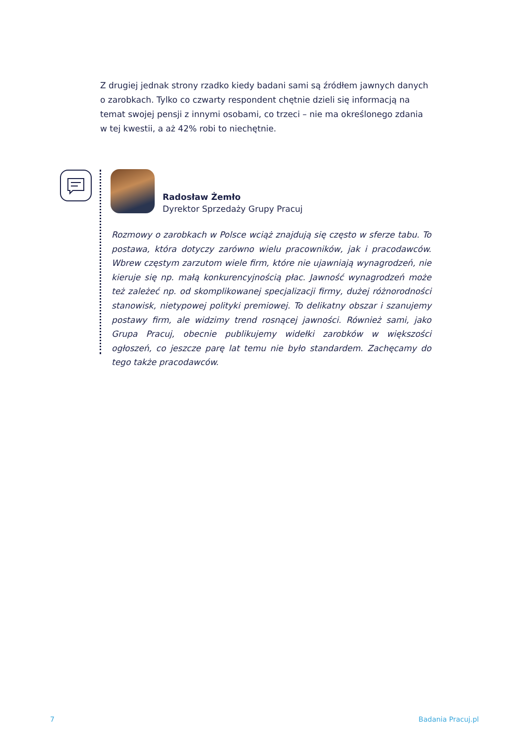Z drugiej jednak strony rzadko kiedy badani sami są źródłem jawnych danych o zarobkach. Tylko co czwarty respondent chętnie dzieli się informacją na temat swojej pensji z innymi osobami, co trzeci – nie ma określonego zdania w tej kwestii, a aż 42% robi to niechętnie.
Radosław Żemło
Dyrektor Sprzedaży Grupy Pracuj
Rozmowy o zarobkach w Polsce wciąż znajdują się często w sferze tabu. To postawa, która dotyczy zarówno wielu pracowników, jak i pracodawców. Wbrew częstym zarzutom wiele firm, które nie ujawniają wynagrodzeń, nie kieruje się np. małą konkurencyjnością płac. Jawność wynagrodzeń może też zależeć np. od skomplikowanej specjalizacji firmy, dużej różnorodności stanowisk, nietypowej polityki premiowej. To delikatny obszar i szanujemy postawy firm, ale widzimy trend rosnącej jawności. Również sami, jako Grupa Pracuj, obecnie publikujemy widełki zarobków w większości ogłoszeń, co jeszcze parę lat temu nie było standardem. Zachęcamy do tego także pracodawców.
7 Badania Pracuj.pl